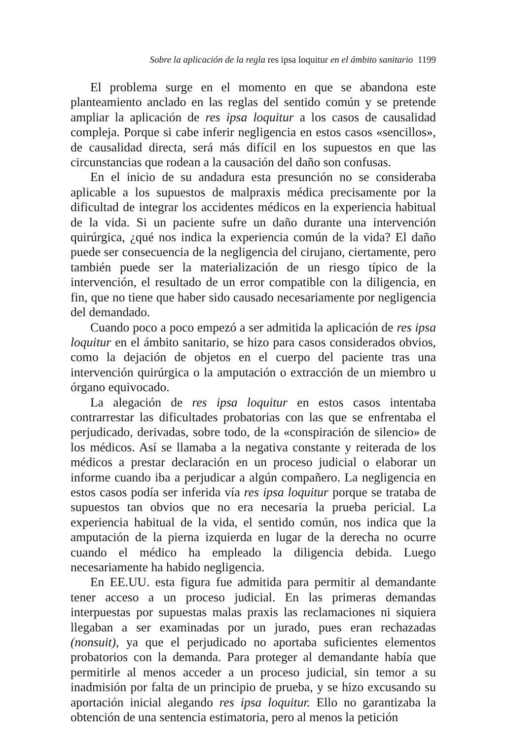Sobre la aplicación de la regla res ipsa loquitur en el ámbito sanitario 1199
El problema surge en el momento en que se abandona este planteamiento anclado en las reglas del sentido común y se pretende ampliar la aplicación de res ipsa loquitur a los casos de causalidad compleja. Porque si cabe inferir negligencia en estos casos «sencillos», de causalidad directa, será más difícil en los supuestos en que las circunstancias que rodean a la causación del daño son confusas.
En el inicio de su andadura esta presunción no se consideraba aplicable a los supuestos de malpraxis médica precisamente por la dificultad de integrar los accidentes médicos en la experiencia habitual de la vida. Si un paciente sufre un daño durante una intervención quirúrgica, ¿qué nos indica la experiencia común de la vida? El daño puede ser consecuencia de la negligencia del cirujano, ciertamente, pero también puede ser la materialización de un riesgo típico de la intervención, el resultado de un error compatible con la diligencia, en fin, que no tiene que haber sido causado necesariamente por negligencia del demandado.
Cuando poco a poco empezó a ser admitida la aplicación de res ipsa loquitur en el ámbito sanitario, se hizo para casos considerados obvios, como la dejación de objetos en el cuerpo del paciente tras una intervención quirúrgica o la amputación o extracción de un miembro u órgano equivocado.
La alegación de res ipsa loquitur en estos casos intentaba contrarrestar las dificultades probatorias con las que se enfrentaba el perjudicado, derivadas, sobre todo, de la «conspiración de silencio» de los médicos. Así se llamaba a la negativa constante y reiterada de los médicos a prestar declaración en un proceso judicial o elaborar un informe cuando iba a perjudicar a algún compañero. La negligencia en estos casos podía ser inferida vía res ipsa loquitur porque se trataba de supuestos tan obvios que no era necesaria la prueba pericial. La experiencia habitual de la vida, el sentido común, nos indica que la amputación de la pierna izquierda en lugar de la derecha no ocurre cuando el médico ha empleado la diligencia debida. Luego necesariamente ha habido negligencia.
En EE.UU. esta figura fue admitida para permitir al demandante tener acceso a un proceso judicial. En las primeras demandas interpuestas por supuestas malas praxis las reclamaciones ni siquiera llegaban a ser examinadas por un jurado, pues eran rechazadas (nonsuit), ya que el perjudicado no aportaba suficientes elementos probatorios con la demanda. Para proteger al demandante había que permitirle al menos acceder a un proceso judicial, sin temor a su inadmisión por falta de un principio de prueba, y se hizo excusando su aportación inicial alegando res ipsa loquitur. Ello no garantizaba la obtención de una sentencia estimatoria, pero al menos la petición